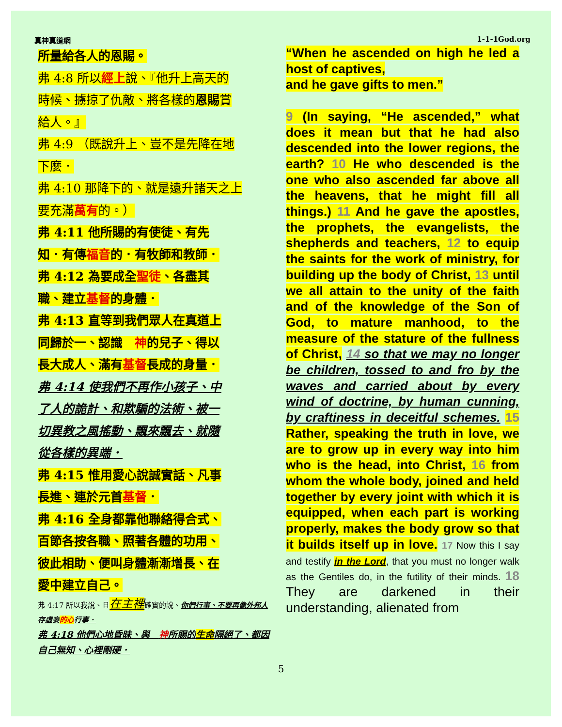真神真道網 1-1-1God.org
所量給各人的恩賜。
弗 4:8 所以經上說、『他升上高天的
時候、擄掠了仇敵、將各樣的恩賜賞
給人。』
弗 4:9 （既說升上、豈不是先降在地
下麼．
弗 4:10 那降下的、就是遠升諸天之上
要充滿萬有的。）
弗 4:11 他所賜的有使徒、有先
知．有傳福音的．有牧師和教師．
弗 4:12 為要成全聖徒、各盡其
職、建立基督的身體．
弗 4:13 直等到我們眾人在真道上
同歸於一、認識　神的兒子、得以
長大成人、滿有基督長成的身量．
弗 4:14 使我們不再作小孩子、中
了人的詭計、和欺騙的法術、被一
切異教之風搖動、飄來飄去、就隨
從各樣的異端．
弗 4:15 惟用愛心說誠實話、凡事
長進、連於元首基督．
弗 4:16 全身都靠他聯絡得合式、
百節各按各職、照著各體的功用、
彼此相助、便叫身體漸漸增長、在
愛中建立自己。
弗 4:17 所以我說、且在主裡確實的說、你們行事、不要再像外邦人存虛妄的心行事．
弗 4:18 他們心地昏昧、與　神所賜的生命隔絕了、都因自己無知、心裡剛硬．
“When he ascended on high he led a host of captives,
and he gave gifts to men.”
9 (In saying, “He ascended,” what does it mean but that he had also descended into the lower regions, the earth? 10 He who descended is the one who also ascended far above all the heavens, that he might fill all things.) 11 And he gave the apostles, the prophets, the evangelists, the shepherds and teachers, 12 to equip the saints for the work of ministry, for building up the body of Christ, 13 until we all attain to the unity of the faith and of the knowledge of the Son of God, to mature manhood, to the measure of the stature of the fullness of Christ, 14 so that we may no longer be children, tossed to and fro by the waves and carried about by every wind of doctrine, by human cunning, by craftiness in deceitful schemes. 15 Rather, speaking the truth in love, we are to grow up in every way into him who is the head, into Christ, 16 from whom the whole body, joined and held together by every joint with which it is equipped, when each part is working properly, makes the body grow so that it builds itself up in love. 17 Now this I say and testify in the Lord, that you must no longer walk as the Gentiles do, in the futility of their minds. 18 They are darkened in their understanding, alienated from
5